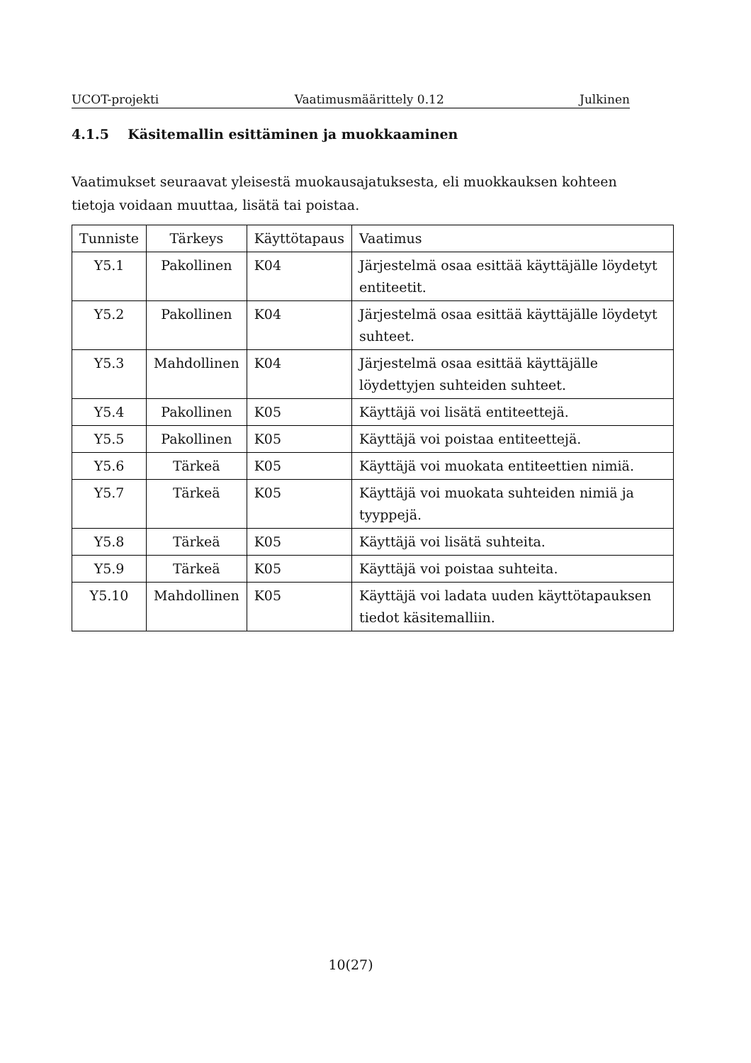UCOT-projekti Vaatimusmäärittely 0.12 Julkinen
4.1.5 Käsitemallin esittäminen ja muokkaaminen
Vaatimukset seuraavat yleisestä muokausajatuksesta, eli muokkauksen kohteen tietoja voidaan muuttaa, lisätä tai poistaa.
| Tunniste | Tärkeys | Käyttötapaus | Vaatimus |
| --- | --- | --- | --- |
| Y5.1 | Pakollinen | K04 | Järjestelmä osaa esittää käyttäjälle löydetyt entiteetit. |
| Y5.2 | Pakollinen | K04 | Järjestelmä osaa esittää käyttäjälle löydetyt suhteet. |
| Y5.3 | Mahdollinen | K04 | Järjestelmä osaa esittää käyttäjälle löydettyjen suhteiden suhteet. |
| Y5.4 | Pakollinen | K05 | Käyttäjä voi lisätä entiteettejä. |
| Y5.5 | Pakollinen | K05 | Käyttäjä voi poistaa entiteettejä. |
| Y5.6 | Tärkeä | K05 | Käyttäjä voi muokata entiteettien nimiä. |
| Y5.7 | Tärkeä | K05 | Käyttäjä voi muokata suhteiden nimiä ja tyyppejä. |
| Y5.8 | Tärkeä | K05 | Käyttäjä voi lisätä suhteita. |
| Y5.9 | Tärkeä | K05 | Käyttäjä voi poistaa suhteita. |
| Y5.10 | Mahdollinen | K05 | Käyttäjä voi ladata uuden käyttötapauksen tiedot käsitemalliin. |
10(27)